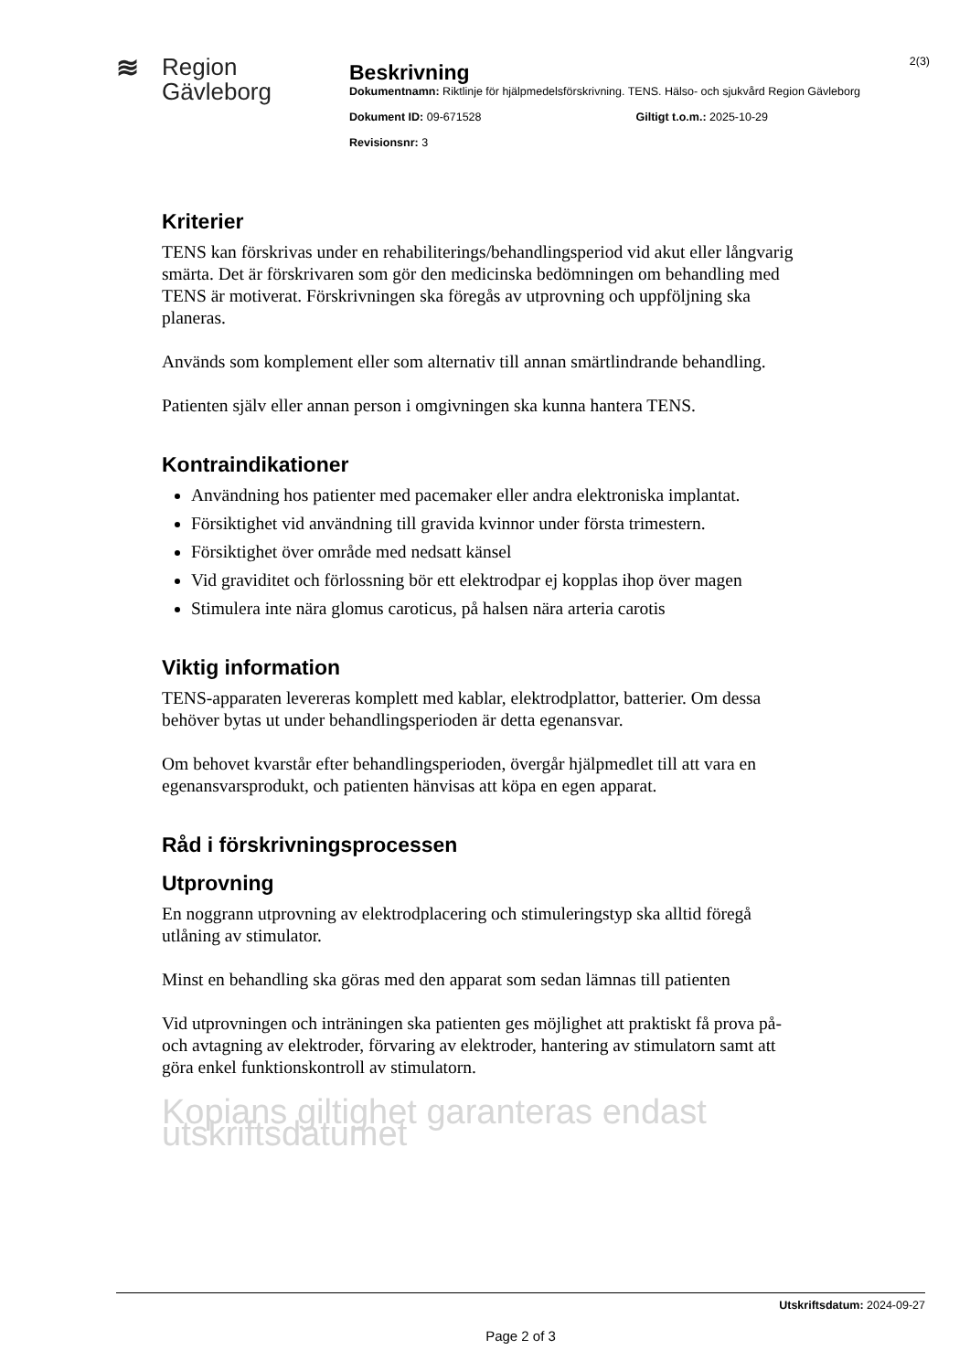≋ Region
Gävleborg
Beskrivning
Dokumentnamn: Riktlinje för hjälpmedelsförskrivning. TENS. Hälso- och sjukvård Region Gävleborg
Dokument ID: 09-671528 Giltigt t.o.m.: 2025-10-29
Revisionsnr: 3
2(3)
Kriterier
TENS kan förskrivas under en rehabiliterings/behandlingsperiod vid akut eller långvarig smärta. Det är förskrivaren som gör den medicinska bedömningen om behandling med TENS är motiverat. Förskrivningen ska föregås av utprovning och uppföljning ska planeras.
Används som komplement eller som alternativ till annan smärtlindrande behandling.
Patienten själv eller annan person i omgivningen ska kunna hantera TENS.
Kontraindikationer
Användning hos patienter med pacemaker eller andra elektroniska implantat.
Försiktighet vid användning till gravida kvinnor under första trimestern.
Försiktighet över område med nedsatt känsel
Vid graviditet och förlossning bör ett elektrodpar ej kopplas ihop över magen
Stimulera inte nära glomus caroticus, på halsen nära arteria carotis
Viktig information
TENS-apparaten levereras komplett med kablar, elektrodplattor, batterier. Om dessa behöver bytas ut under behandlingsperioden är detta egenansvar.
Om behovet kvarstår efter behandlingsperioden, övergår hjälpmedlet till att vara en egenansvarsprodukt, och patienten hänvisas att köpa en egen apparat.
Råd i förskrivningsprocessen
Utprovning
En noggrann utprovning av elektrodplacering och stimuleringstyp ska alltid föregå utlåning av stimulator.
Minst en behandling ska göras med den apparat som sedan lämnas till patienten
Vid utprovningen och inträningen ska patienten ges möjlighet att praktiskt få prova på- och avtagning av elektroder, förvaring av elektroder, hantering av stimulatorn samt att göra enkel funktionskontroll av stimulatorn.
Kopians giltighet garanteras endast utskriftsdatumet
Utskriftsdatum: 2024-09-27
Page 2 of 3